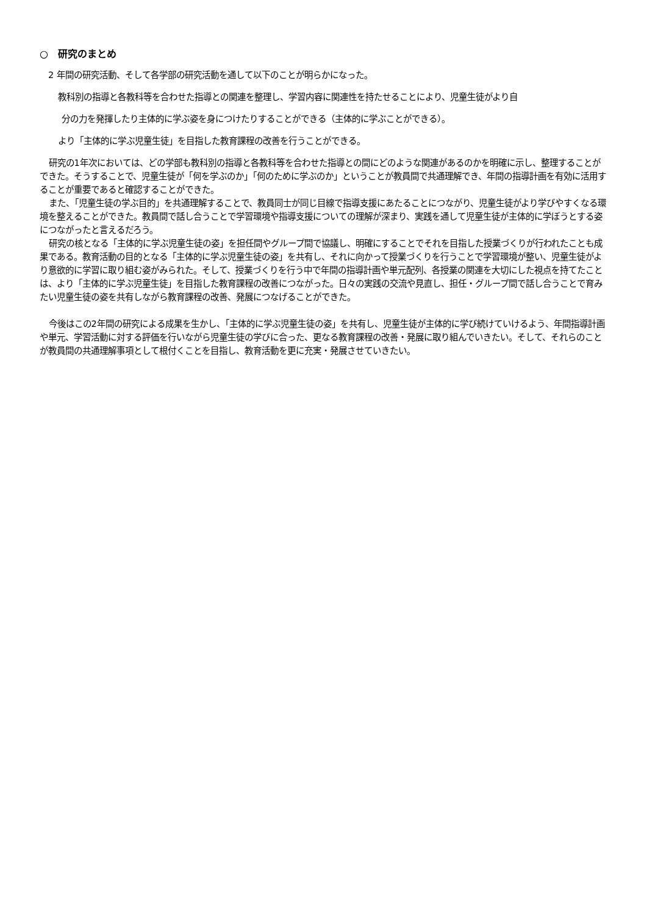○　研究のまとめ
2 年間の研究活動、そして各学部の研究活動を通して以下のことが明らかになった。
教科別の指導と各教科等を合わせた指導との関連を整理し、学習内容に関連性を持たせることにより、児童生徒がより自
分の力を発揮したり主体的に学ぶ姿を身につけたりすることができる（主体的に学ぶことができる）。
より「主体的に学ぶ児童生徒」を目指した教育課程の改善を行うことができる。
研究の1年次においては、どの学部も教科別の指導と各教科等を合わせた指導との間にどのような関連があるのかを明確に示し、整理することができた。そうすることで、児童生徒が「何を学ぶのか」「何のために学ぶのか」ということが教員間で共通理解でき、年間の指導計画を有効に活用することが重要であると確認することができた。
また、「児童生徒の学ぶ目的」を共通理解することで、教員同士が同じ目線で指導支援にあたることにつながり、児童生徒がより学びやすくなる環境を整えることができた。教員間で話し合うことで学習環境や指導支援についての理解が深まり、実践を通して児童生徒が主体的に学ぼうとする姿につながったと言えるだろう。
研究の核となる「主体的に学ぶ児童生徒の姿」を担任間やグループ間で協議し、明確にすることでそれを目指した授業づくりが行われたことも成果である。教育活動の目的となる「主体的に学ぶ児童生徒の姿」を共有し、それに向かって授業づくりを行うことで学習環境が整い、児童生徒がより意欲的に学習に取り組む姿がみられた。そして、授業づくりを行う中で年間の指導計画や単元配列、各授業の関連を大切にした視点を持てたことは、より「主体的に学ぶ児童生徒」を目指した教育課程の改善につながった。日々の実践の交流や見直し、担任・グループ間で話し合うことで育みたい児童生徒の姿を共有しながら教育課程の改善、発展につなげることができた。
今後はこの2年間の研究による成果を生かし、「主体的に学ぶ児童生徒の姿」を共有し、児童生徒が主体的に学び続けていけるよう、年間指導計画や単元、学習活動に対する評価を行いながら児童生徒の学びに合った、更なる教育課程の改善・発展に取り組んでいきたい。そして、それらのことが教員間の共通理解事項として根付くことを目指し、教育活動を更に充実・発展させていきたい。